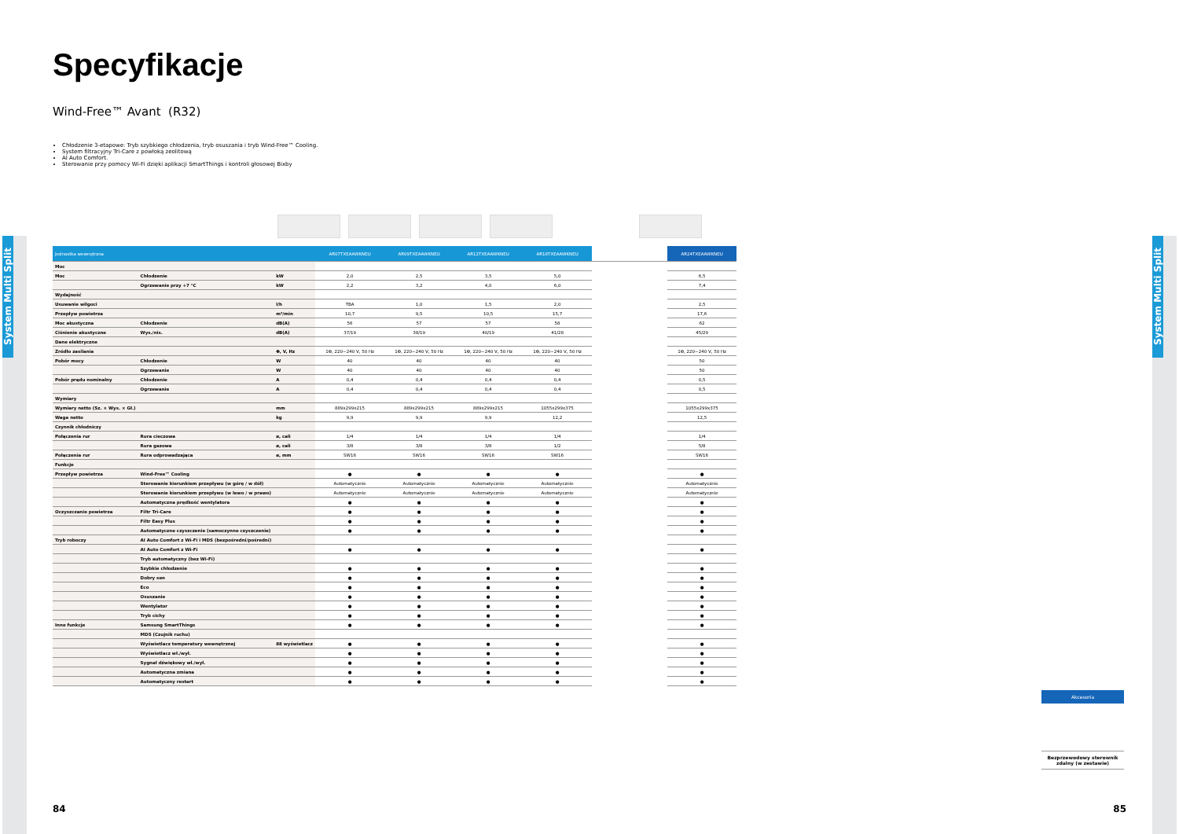System Multi Split
System Multi Split
Specyfikacje
Wind-Free™ Avant (R32)
Chłodzenie 3-etapowe: Tryb szybkiego chłodzenia, tryb osuszania i tryb Wind-Free™ Cooling.
System filtracyjny Tri-Care z powłoką zeolitową
AI Auto Comfort.
Sterowanie przy pomocy Wi-Fi dzięki aplikacji SmartThings i kontroli głosowej Bixby
| Jednostka wewnętrzna | | | AR07TXEAAWKNEU | AR09TXEAAWKNEU | AR12TXEAAWKNEU | AR18TXEAAWKNEU | | AR24TXEAAWKNEU |
| --- | --- | --- | --- | --- | --- | --- | --- | --- |
| Moc | | | | | | | | |
| Moc | Chłodzenie | kW | 2,0 | 2,5 | 3,5 | 5,0 | | 6,5 |
| | Ogrzewanie przy +7 °C | kW | 2,2 | 3,2 | 4,0 | 6,0 | | 7,4 |
| Wydajność | | | | | | | | |
| Usuwanie wilgoci | | l/h | TBA | 1,0 | 1,5 | 2,0 | | 2,5 |
| Przepływ powietrza | | m³/min | 10,7 | 9,5 | 10,5 | 15,7 | | 17,6 |
| Moc akustyczna | Chłodzenie | dB(A) | 56 | 57 | 57 | 58 | | 62 |
| Ciśnienie akustyczne | Wys./nis. | dB(A) | 37/19 | 38/19 | 40/19 | 41/28 | | 45/29 |
| Dane elektryczne | | | | | | | | |
| Źródło zasilania | | Φ, V, Hz | 1Φ, 220~240 V, 50 Hz | 1Φ, 220~240 V, 50 Hz | 1Φ, 220~240 V, 50 Hz | 1Φ, 220~240 V, 50 Hz | | 1Φ, 220~240 V, 50 Hz |
| Pobór mocy | Chłodzenie | W | 40 | 40 | 40 | 40 | | 50 |
| | Ogrzewanie | W | 40 | 40 | 40 | 40 | | 50 |
| Pobór prądu nominalny | Chłodzenie | A | 0,4 | 0,4 | 0,4 | 0,4 | | 0,5 |
| | Ogrzewanie | A | 0,4 | 0,4 | 0,4 | 0,4 | | 0,5 |
| Wymiary | | | | | | | | |
| Wymiary netto (Sz. × Wys. × Gł.) | | mm | 889x299x215 | 889x299x215 | 889x299x215 | 1055x299x375 | | 1055x299x375 |
| Waga netto | | kg | 9,9 | 9,9 | 9,9 | 12,2 | | 12,5 |
| Czynnik chłodniczy | | | | | | | | |
| Połączenia rur | Rura cieczowa | ø, cali | 1/4 | 1/4 | 1/4 | 1/4 | | 1/4 |
| | Rura gazowa | ø, cali | 3/8 | 3/8 | 3/8 | 1/2 | | 5/8 |
| Połączenia rur | Rura odprowadzająca | ø, mm | ŚW16 | ŚW16 | ŚW16 | ŚW16 | | ŚW16 |
| Funkcje | | | | | | | | |
| Przepływ powietrza | Wind-Free™ Cooling | | ● | ● | ● | ● | | ● |
| | Sterowanie kierunkiem przepływu (w górę / w dół) | | Automatycznie | Automatycznie | Automatycznie | Automatycznie | | Automatycznie |
| | Sterowanie kierunkiem przepływu (w lewo / w prawo) | | Automatycznie | Automatycznie | Automatycznie | Automatycznie | | Automatycznie |
| | Automatyczna prędkość wentylatora | | ● | ● | ● | ● | | ● |
| Oczyszczanie powietrza | Filtr Tri-Care | | ● | ● | ● | ● | | ● |
| | Filtr Easy Plus | | ● | ● | ● | ● | | ● |
| | Automatyczne czyszczenie (samoczynne czyszczenie) | | ● | ● | ● | ● | | ● |
| Tryb roboczy | AI Auto Comfort z Wi-Fi i MDS (bezpośredni/pośredni) | | | | | | | |
| | AI Auto Comfort z Wi-Fi | | ● | ● | ● | ● | | ● |
| | Tryb automatyczny (bez Wi-Fi) | | | | | | | |
| | Szybkie chłodzenie | | ● | ● | ● | ● | | ● |
| | Dobry sen | | ● | ● | ● | ● | | ● |
| | Eco | | ● | ● | ● | ● | | ● |
| | Osuszanie | | ● | ● | ● | ● | | ● |
| | Wentylator | | ● | ● | ● | ● | | ● |
| | Tryb cichy | | ● | ● | ● | ● | | ● |
| Inne funkcje | Samsung SmartThings | | ● | ● | ● | ● | | ● |
| | MDS (Czujnik ruchu) | | | | | | | |
| | Wyświetlacz temperatury wewnętrznej | 88 wyświetlacz | ● | ● | ● | ● | | ● |
| | Wyświetlacz wł./wył. | | ● | ● | ● | ● | | ● |
| | Sygnał dźwiękowy wł./wył. | | ● | ● | ● | ● | | ● |
| | Automatyczna zmiana | | ● | ● | ● | ● | | ● |
| | Automatyczny restart | | ● | ● | ● | ● | | ● |
Akcesoria
Bezprzewodowy sterownik zdalny (w zestawie)
84 85